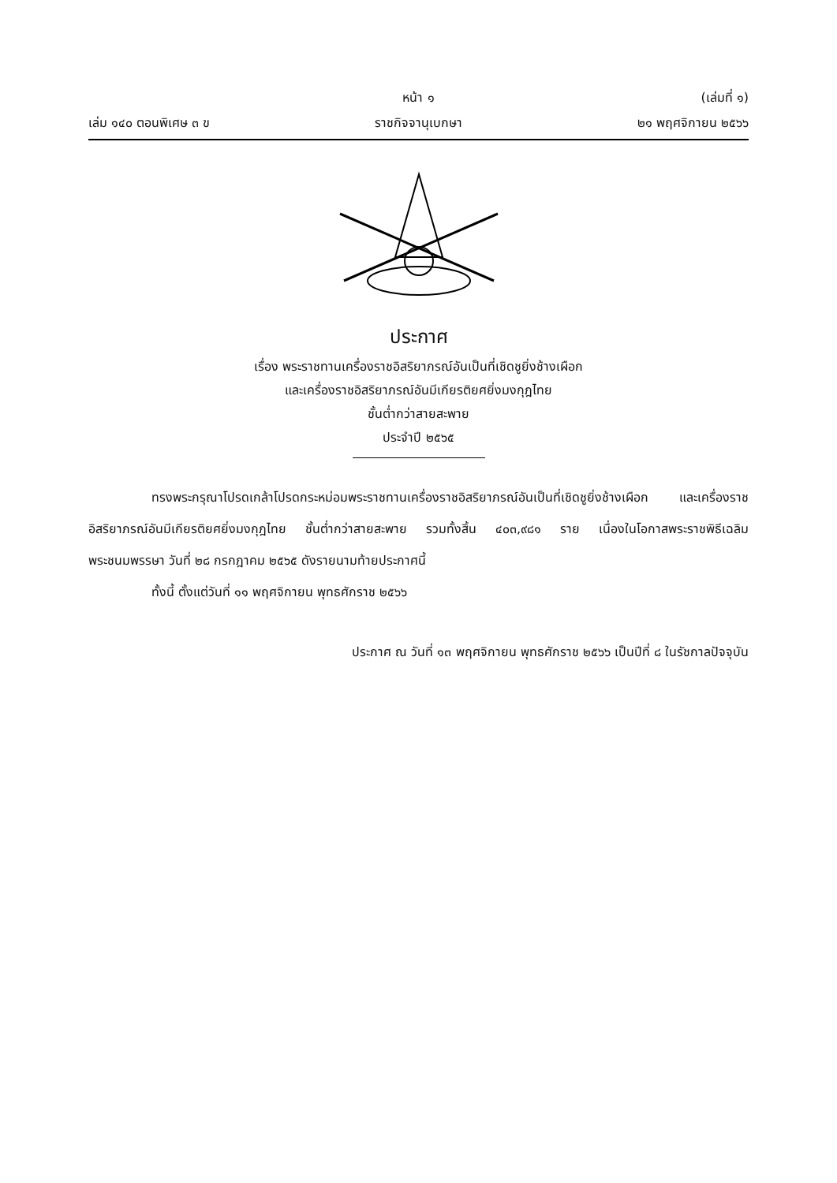หน้า ๑ (เล่มที่ ๑)
เล่ม ๑๔๐ ตอนพิเศษ ๓ ข ราชกิจจานุเบกษา ๒๑ พฤศจิกายน ๒๕๖๖
ประกาศ
เรื่อง พระราชทานเครื่องราชอิสริยาภรณ์อันเป็นที่เชิดชูยิ่งช้างเผือก
และเครื่องราชอิสริยาภรณ์อันมีเกียรติยศยิ่งมงกุฎไทย
ชั้นต่ำกว่าสายสะพาย
ประจำปี ๒๕๖๕
ทรงพระกรุณาโปรดเกล้าโปรดกระหม่อมพระราชทานเครื่องราชอิสริยาภรณ์อันเป็นที่เชิดชูยิ่งช้างเผือก และเครื่องราชอิสริยาภรณ์อันมีเกียรติยศยิ่งมงกุฎไทย ชั้นต่ำกว่าสายสะพาย รวมทั้งสิ้น ๔๐๓,๙๘๑ ราย เนื่องในโอกาสพระราชพิธีเฉลิมพระชนมพรรษา วันที่ ๒๘ กรกฎาคม ๒๕๖๕ ดังรายนามท้ายประกาศนี้
ทั้งนี้ ตั้งแต่วันที่ ๑๑ พฤศจิกายน พุทธศักราช ๒๕๖๖
ประกาศ ณ วันที่ ๑๓ พฤศจิกายน พุทธศักราช ๒๕๖๖ เป็นปีที่ ๘ ในรัชกาลปัจจุบัน